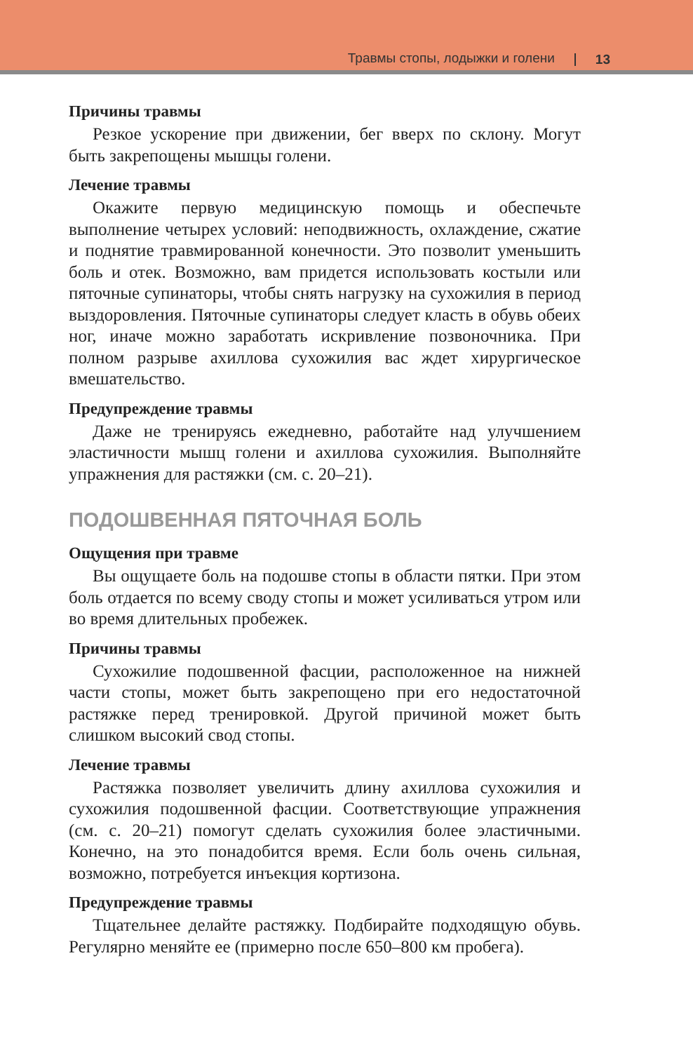Травмы стопы, лодыжки и голени 13
Причины травмы
Резкое ускорение при движении, бег вверх по склону. Могут быть закрепощены мышцы голени.
Лечение травмы
Окажите первую медицинскую помощь и обеспечьте выполнение четырех условий: неподвижность, охлаждение, сжатие и поднятие травмированной конечности. Это позволит уменьшить боль и отек. Возможно, вам придется использовать костыли или пяточные супинаторы, чтобы снять нагрузку на сухожилия в период выздоровления. Пяточные супинаторы следует класть в обувь обеих ног, иначе можно заработать искривление позвоночника. При полном разрыве ахиллова сухожилия вас ждет хирургическое вмешательство.
Предупреждение травмы
Даже не тренируясь ежедневно, работайте над улучшением эластичности мышц голени и ахиллова сухожилия. Выполняйте упражнения для растяжки (см. с. 20–21).
ПОДОШВЕННАЯ ПЯТОЧНАЯ БОЛЬ
Ощущения при травме
Вы ощущаете боль на подошве стопы в области пятки. При этом боль отдается по всему своду стопы и может усиливаться утром или во время длительных пробежек.
Причины травмы
Сухожилие подошвенной фасции, расположенное на нижней части стопы, может быть закрепощено при его недостаточной растяжке перед тренировкой. Другой причиной может быть слишком высокий свод стопы.
Лечение травмы
Растяжка позволяет увеличить длину ахиллова сухожилия и сухожилия подошвенной фасции. Соответствующие упражнения (см. с. 20–21) помогут сделать сухожилия более эластичными. Конечно, на это понадобится время. Если боль очень сильная, возможно, потребуется инъекция кортизона.
Предупреждение травмы
Тщательнее делайте растяжку. Подбирайте подходящую обувь. Регулярно меняйте ее (примерно после 650–800 км пробега).